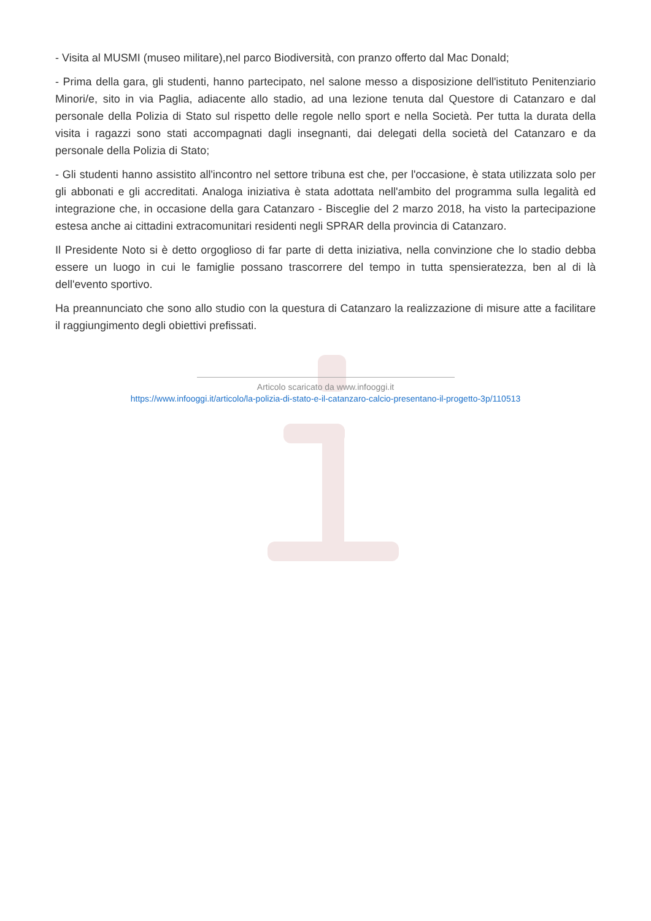- Visita al MUSMI (museo militare),nel parco Biodiversità, con pranzo offerto dal Mac Donald;
- Prima della gara, gli studenti, hanno partecipato, nel salone messo a disposizione dell'istituto Penitenziario Minori/e, sito in via Paglia, adiacente allo stadio, ad una lezione tenuta dal Questore di Catanzaro e dal personale della Polizia di Stato sul rispetto delle regole nello sport e nella Società. Per tutta la durata della visita i ragazzi sono stati accompagnati dagli insegnanti, dai delegati della società del Catanzaro e da personale della Polizia di Stato;
- Gli studenti hanno assistito all'incontro nel settore tribuna est che, per l'occasione, è stata utilizzata solo per gli abbonati e gli accreditati. Analoga iniziativa è stata adottata nell'ambito del programma sulla legalità ed integrazione che, in occasione della gara Catanzaro - Bisceglie del 2 marzo 2018, ha visto la partecipazione estesa anche ai cittadini extracomunitari residenti negli SPRAR della provincia di Catanzaro.
Il Presidente Noto si è detto orgoglioso di far parte di detta iniziativa, nella convinzione che lo stadio debba essere un luogo in cui le famiglie possano trascorrere del tempo in tutta spensieratezza, ben al di là dell'evento sportivo.
Ha preannunciato che sono allo studio con la questura di Catanzaro la realizzazione di misure atte a facilitare il raggiungimento degli obiettivi prefissati.
Articolo scaricato da www.infooggi.it
https://www.infooggi.it/articolo/la-polizia-di-stato-e-il-catanzaro-calcio-presentano-il-progetto-3p/110513